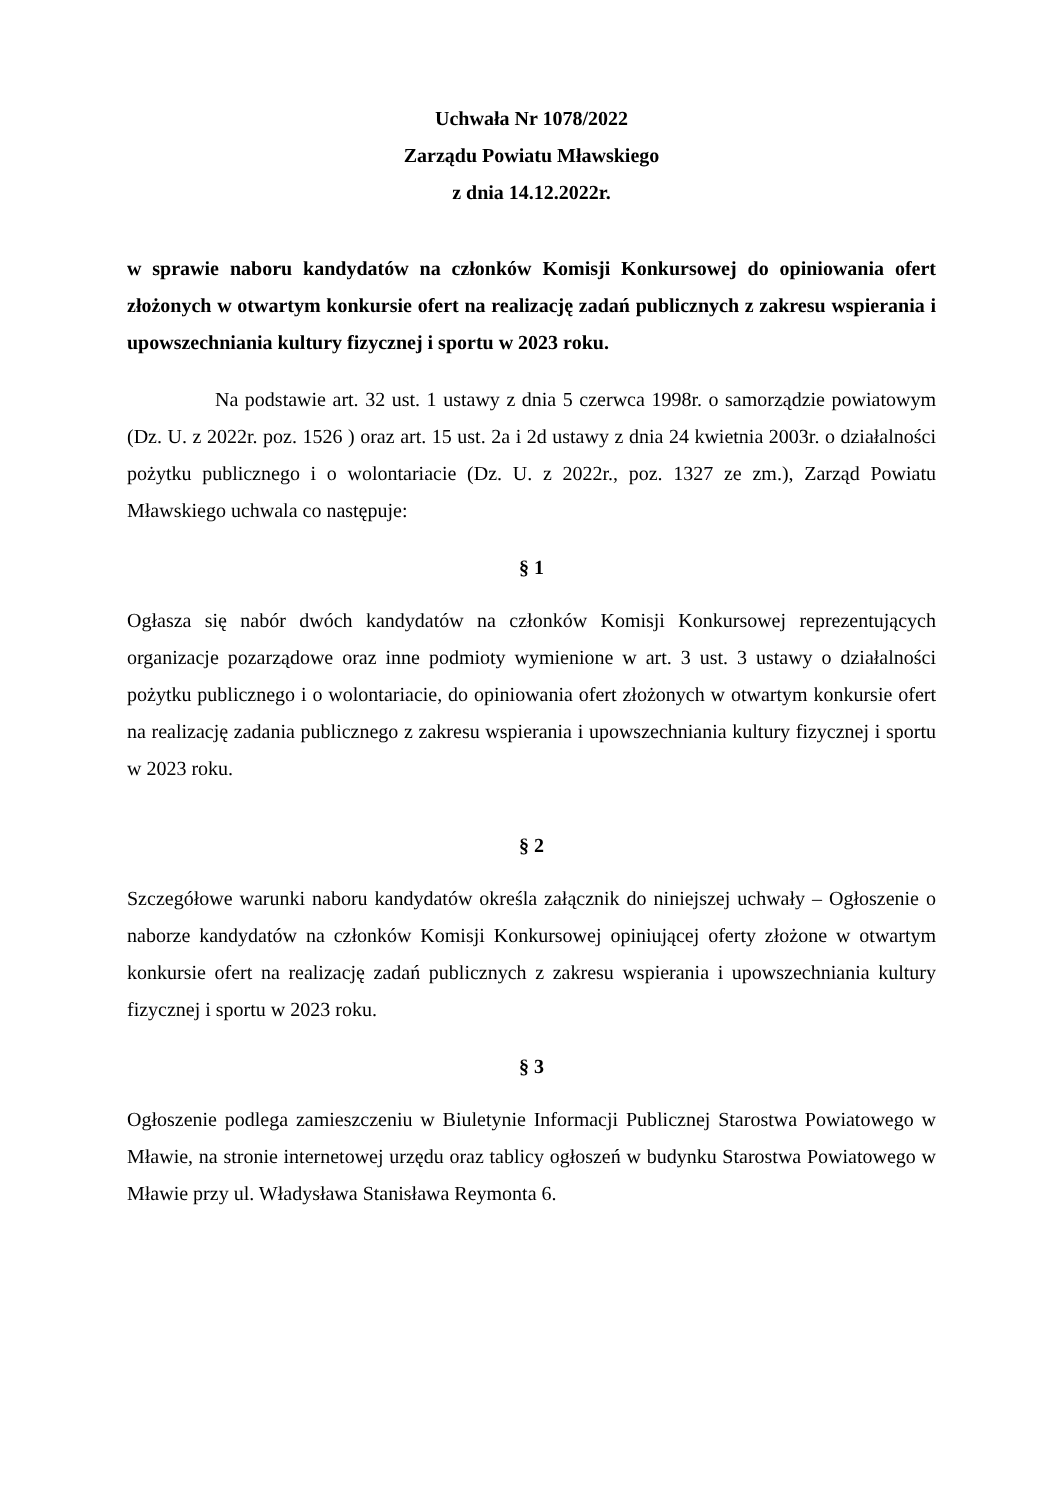Uchwała Nr 1078/2022
Zarządu Powiatu Mławskiego
z dnia 14.12.2022r.
w sprawie naboru kandydatów na członków Komisji Konkursowej do opiniowania ofert złożonych w otwartym konkursie ofert na realizację zadań publicznych z zakresu wspierania i upowszechniania kultury fizycznej i sportu w 2023 roku.
Na podstawie art. 32 ust. 1 ustawy z dnia 5 czerwca 1998r. o samorządzie powiatowym (Dz. U. z 2022r. poz. 1526 ) oraz art. 15 ust. 2a i 2d ustawy z dnia 24 kwietnia 2003r. o działalności pożytku publicznego i o wolontariacie (Dz. U. z 2022r., poz. 1327 ze zm.), Zarząd Powiatu Mławskiego uchwala co następuje:
§ 1
Ogłasza się nabór dwóch kandydatów na członków Komisji Konkursowej reprezentujących organizacje pozarządowe oraz inne podmioty wymienione w art. 3 ust. 3 ustawy o działalności pożytku publicznego i o wolontariacie, do opiniowania ofert złożonych w otwartym konkursie ofert na realizację zadania publicznego z zakresu wspierania i upowszechniania kultury fizycznej i sportu w 2023 roku.
§ 2
Szczegółowe warunki naboru kandydatów określa załącznik do niniejszej uchwały – Ogłoszenie o naborze kandydatów na członków Komisji Konkursowej opiniującej oferty złożone w otwartym konkursie ofert na realizację zadań publicznych z zakresu wspierania i upowszechniania kultury fizycznej i sportu w 2023 roku.
§ 3
Ogłoszenie podlega zamieszczeniu w Biuletynie Informacji Publicznej Starostwa Powiatowego w Mławie, na stronie internetowej urzędu oraz tablicy ogłoszeń w budynku Starostwa Powiatowego w Mławie przy ul. Władysława Stanisława Reymonta 6.